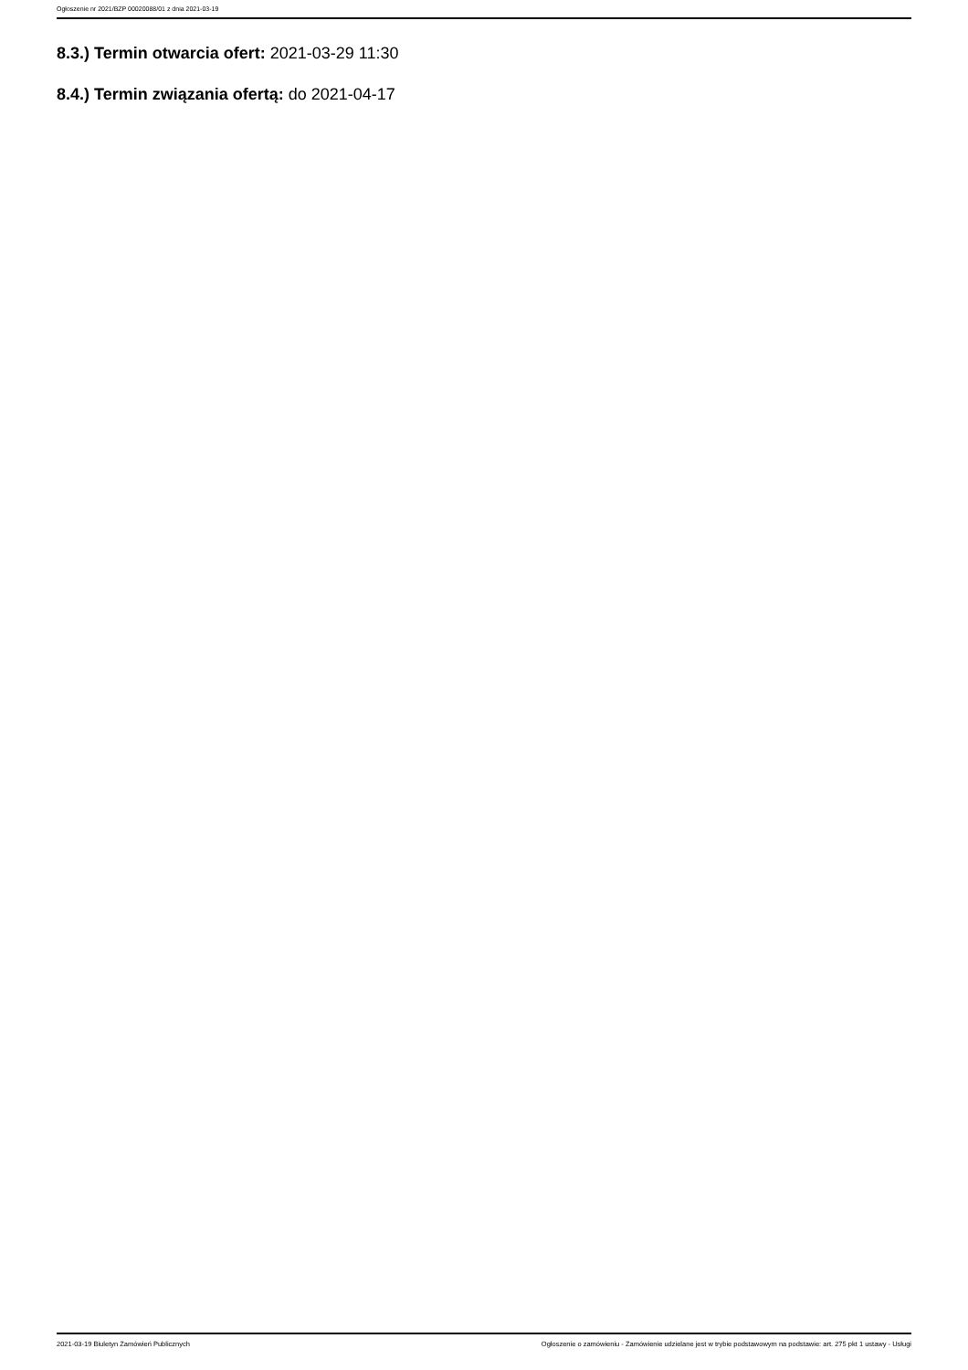Ogłoszenie nr 2021/BZP 00020088/01 z dnia 2021-03-19
8.3.) Termin otwarcia ofert: 2021-03-29 11:30
8.4.) Termin związania ofertą: do 2021-04-17
2021-03-19 Biuletyn Zamówień Publicznych Ogłoszenie o zamówieniu - Zamówienie udzielane jest w trybie podstawowym na podstawie: art. 275 pkt 1 ustawy - Usługi